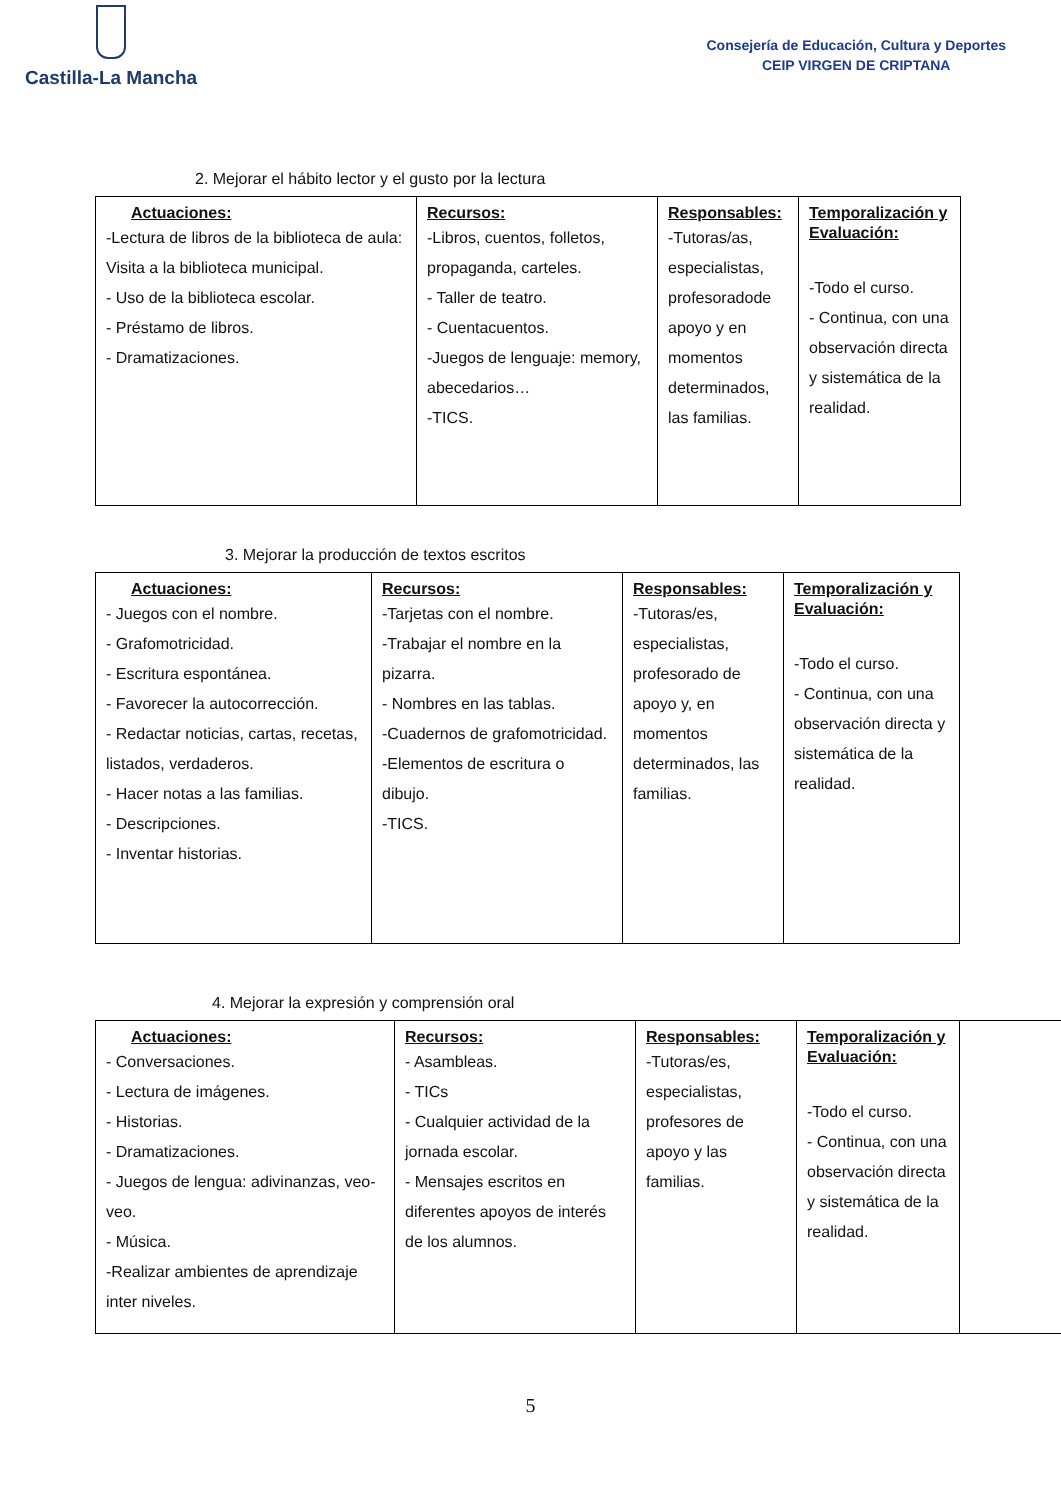Castilla-La Mancha
Consejería de Educación, Cultura y Deportes
CEIP VIRGEN DE CRIPTANA
2. Mejorar el hábito lector y el gusto por la lectura
| Actuaciones: -Lectura de libros de la biblioteca de aula: Visita a la biblioteca municipal. - Uso de la biblioteca escolar. - Préstamo de libros. - Dramatizaciones. | Recursos: -Libros, cuentos, folletos, propaganda, carteles. - Taller de teatro. - Cuentacuentos. -Juegos de lenguaje: memory, abecedarios… -TICS. | Responsables: -Tutoras/as, especialistas, profesoradode apoyo y en momentos determinados, las familias. | Temporalización y Evaluación: -Todo el curso. - Continua, con una observación directa y sistemática de la realidad. |
3. Mejorar la producción de textos escritos
| Actuaciones: - Juegos con el nombre. - Grafomotricidad. - Escritura espontánea. - Favorecer la autocorrección. - Redactar noticias, cartas, recetas, listados, verdaderos. - Hacer notas a las familias. - Descripciones. - Inventar historias. | Recursos: -Tarjetas con el nombre. -Trabajar el nombre en la pizarra. - Nombres en las tablas. -Cuadernos de grafomotricidad. -Elementos de escritura o dibujo. -TICS. | Responsables: -Tutoras/es, especialistas, profesorado de apoyo y, en momentos determinados, las familias. | Temporalización y Evaluación: -Todo el curso. - Continua, con una observación directa y sistemática de la realidad. |
4. Mejorar la expresión y comprensión oral
| Actuaciones: - Conversaciones. - Lectura de imágenes. - Historias. - Dramatizaciones. - Juegos de lengua: adivinanzas, veo-veo. - Música. -Realizar ambientes de aprendizaje inter niveles. | Recursos: - Asambleas. - TICs - Cualquier actividad de la jornada escolar. - Mensajes escritos en diferentes apoyos de interés de los alumnos. | Responsables: -Tutoras/es, especialistas, profesores de apoyo y las familias. | Temporalización y Evaluación: -Todo el curso. - Continua, con una observación directa y sistemática de la realidad. | |
5